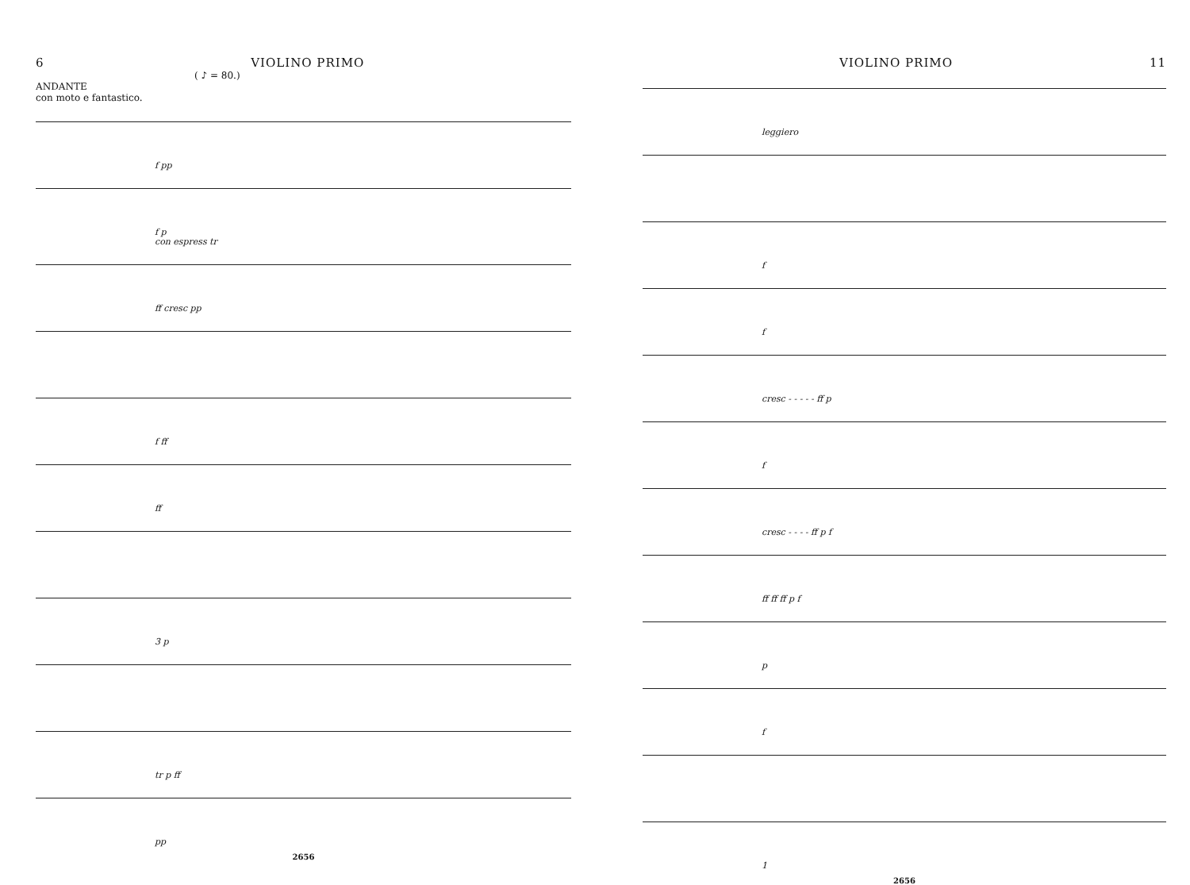6 VIOLINO PRIMO
( ♪ = 80.)
ANDANTE
con moto e fantastico.
f pp
f p
con espress tr
ff cresc pp
f ff
ff
3 p
tr p ff
pp
2656
VIOLINO PRIMO 11
leggiero
f
f
cresc - - - - - ff p
f
cresc - - - - ff p f
ff ff ff p f
p
f
1
2656